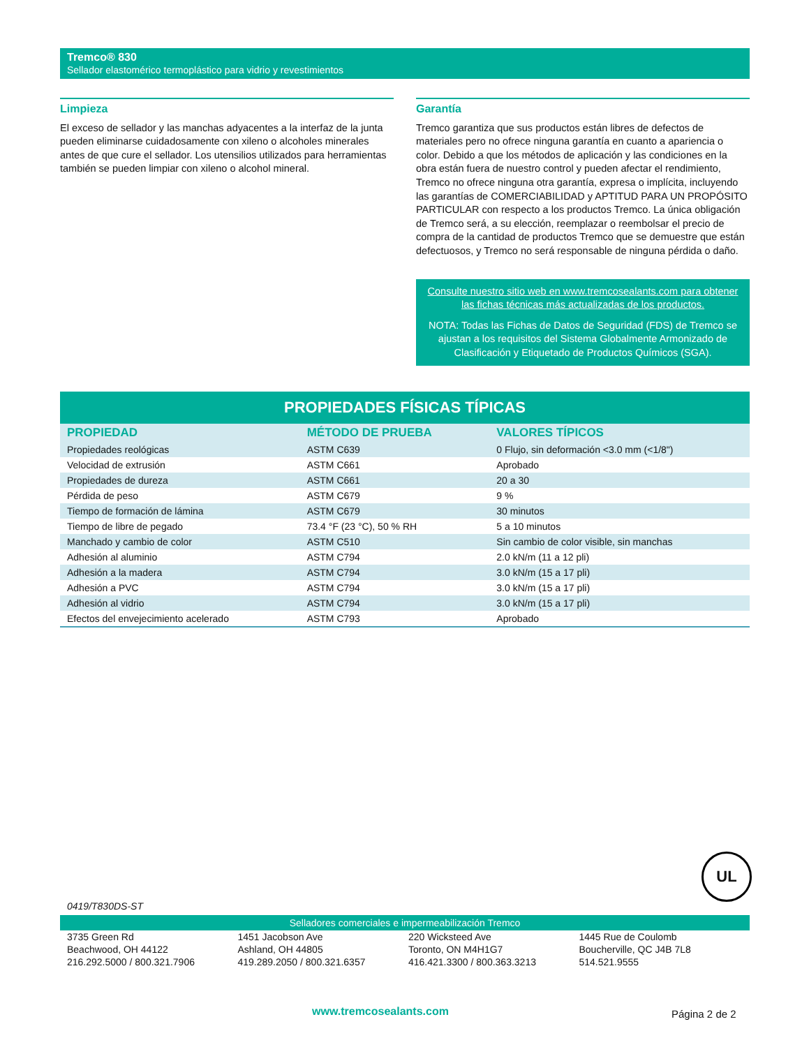Tremco® 830
Sellador elastomérico termoplástico para vidrio y revestimientos
Limpieza
El exceso de sellador y las manchas adyacentes a la interfaz de la junta pueden eliminarse cuidadosamente con xileno o alcoholes minerales antes de que cure el sellador. Los utensilios utilizados para herramientas también se pueden limpiar con xileno o alcohol mineral.
Garantía
Tremco garantiza que sus productos están libres de defectos de materiales pero no ofrece ninguna garantía en cuanto a apariencia o color. Debido a que los métodos de aplicación y las condiciones en la obra están fuera de nuestro control y pueden afectar el rendimiento, Tremco no ofrece ninguna otra garantía, expresa o implícita, incluyendo las garantías de COMERCIABILIDAD y APTITUD PARA UN PROPÓSITO PARTICULAR con respecto a los productos Tremco. La única obligación de Tremco será, a su elección, reemplazar o reembolsar el precio de compra de la cantidad de productos Tremco que se demuestre que están defectuosos, y Tremco no será responsable de ninguna pérdida o daño.
Consulte nuestro sitio web en www.tremcosealants.com para obtener las fichas técnicas más actualizadas de los productos.
NOTA: Todas las Fichas de Datos de Seguridad (FDS) de Tremco se ajustan a los requisitos del Sistema Globalmente Armonizado de Clasificación y Etiquetado de Productos Químicos (SGA).
| PROPIEDADES FÍSICAS TÍPICAS | | |
| --- | --- | --- |
| PROPIEDAD | MÉTODO DE PRUEBA | VALORES TÍPICOS |
| Propiedades reológicas | ASTM C639 | 0 Flujo, sin deformación <3.0 mm (<1/8") |
| Velocidad de extrusión | ASTM C661 | Aprobado |
| Propiedades de dureza | ASTM C661 | 20 a 30 |
| Pérdida de peso | ASTM C679 | 9 % |
| Tiempo de formación de lámina | ASTM C679 | 30 minutos |
| Tiempo de libre de pegado | 73.4 °F (23 °C), 50 % RH | 5 a 10 minutos |
| Manchado y cambio de color | ASTM C510 | Sin cambio de color visible, sin manchas |
| Adhesión al aluminio | ASTM C794 | 2.0 kN/m (11 a 12 pli) |
| Adhesión a la madera | ASTM C794 | 3.0 kN/m (15 a 17 pli) |
| Adhesión a PVC | ASTM C794 | 3.0 kN/m (15 a 17 pli) |
| Adhesión al vidrio | ASTM C794 | 3.0 kN/m (15 a 17 pli) |
| Efectos del envejecimiento acelerado | ASTM C793 | Aprobado |
UL
0419/T830DS-ST
Selladores comerciales e impermeabilización Tremco
3735 Green Rd
Beachwood, OH 44122
216.292.5000 / 800.321.7906
1451 Jacobson Ave
Ashland, OH 44805
419.289.2050 / 800.321.6357
220 Wicksteed Ave
Toronto, ON M4H1G7
416.421.3300 / 800.363.3213
1445 Rue de Coulomb
Boucherville, QC J4B 7L8
514.521.9555
www.tremcosealants.com Página 2 de 2